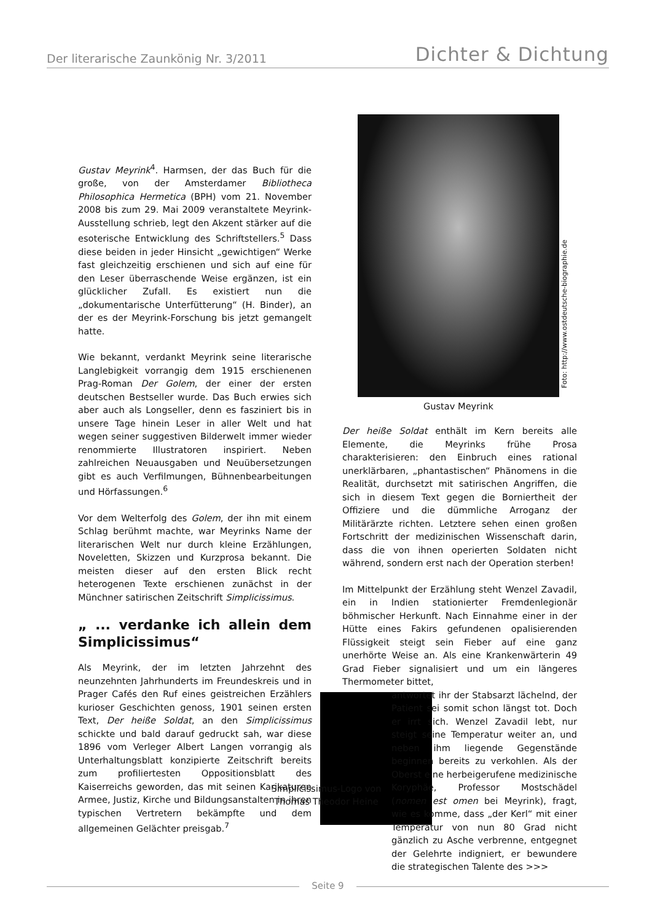Der literarische Zaunkönig Nr. 3/2011
Dichter & Dichtung
Gustav Meyrink<sup>4</sup>. Harmsen, der das Buch für die große, von der Amsterdamer Bibliotheca Philosophica Hermetica (BPH) vom 21. November 2008 bis zum 29. Mai 2009 veranstaltete Meyrink-Ausstellung schrieb, legt den Akzent stärker auf die esoterische Entwicklung des Schriftstellers.<sup>5</sup> Dass diese beiden in jeder Hinsicht „gewichtigen“ Werke fast gleichzeitig erschienen und sich auf eine für den Leser überraschende Weise ergänzen, ist ein glücklicher Zufall. Es existiert nun die „dokumentarische Unterfütterung“ (H. Binder), an der es der Meyrink-Forschung bis jetzt gemangelt hatte.
Wie bekannt, verdankt Meyrink seine literarische Langlebigkeit vorrangig dem 1915 erschienenen Prag-Roman Der Golem, der einer der ersten deutschen Bestseller wurde. Das Buch erwies sich aber auch als Longseller, denn es fasziniert bis in unsere Tage hinein Leser in aller Welt und hat wegen seiner suggestiven Bilderwelt immer wieder renommierte Illustratoren inspiriert. Neben zahlreichen Neuausgaben und Neuübersetzungen gibt es auch Verfilmungen, Bühnenbearbeitungen und Hörfassungen.<sup>6</sup>
Vor dem Welterfolg des Golem, der ihn mit einem Schlag berühmt machte, war Meyrinks Name der literarischen Welt nur durch kleine Erzählungen, Noveletten, Skizzen und Kurzprosa bekannt. Die meisten dieser auf den ersten Blick recht heterogenen Texte erschienen zunächst in der Münchner satirischen Zeitschrift Simplicissimus.
„ ... verdanke ich allein dem Simplicissimus“
Als Meyrink, der im letzten Jahrzehnt des neunzehnten Jahrhunderts im Freundeskreis und in Prager Cafés den Ruf eines geistreichen Erzählers kurioser Geschichten genoss, 1901 seinen ersten Text, Der heiße Soldat, an den Simplicissimus schickte und bald darauf gedruckt sah, war diese 1896 vom Verleger Albert Langen vorrangig als Unterhaltungsblatt konzipierte Zeitschrift bereits zum profiliertesten Oppositionsblatt des Kaiserreichs geworden, das mit seinen Karikaturen Armee, Justiz, Kirche und Bildungsanstalten in ihren typischen Vertretern bekämpfte und dem allgemeinen Gelächter preisgab.<sup>7</sup>
Foto: http://www.ostdeutsche-biographie.de
Gustav Meyrink
Der heiße Soldat enthält im Kern bereits alle Elemente, die Meyrinks frühe Prosa charakterisieren: den Einbruch eines rational unerklärbaren, „phantastischen“ Phänomens in die Realität, durchsetzt mit satirischen Angriffen, die sich in diesem Text gegen die Borniertheit der Offiziere und die dümmliche Arroganz der Militärärzte richten. Letztere sehen einen großen Fortschritt der medizinischen Wissenschaft darin, dass die von ihnen operierten Soldaten nicht während, sondern erst nach der Operation sterben!
Im Mittelpunkt der Erzählung steht Wenzel Zavadil, ein in Indien stationierter Fremdenlegionär böhmischer Herkunft. Nach Einnahme einer in der Hütte eines Fakirs gefundenen opalisierenden Flüssigkeit steigt sein Fieber auf eine ganz unerhörte Weise an. Als eine Krankenwärterin 49 Grad Fieber signalisiert und um ein längeres Thermometer bittet,
antwortet ihr der Stabsarzt lächelnd, der Patient sei somit schon längst tot. Doch er irrt sich. Wenzel Zavadil lebt, nur steigt seine Temperatur weiter an, und neben ihm liegende Gegenstände beginnen bereits zu verkohlen. Als der Oberst eine herbeigerufene medizinische Koryphäe, Professor Mostschädel (nomen est omen bei Meyrink), fragt, wie es komme, dass „der Kerl“ mit einer Temperatur von nun 80 Grad nicht gänzlich zu Asche verbrenne, entgegnet der Gelehrte indigniert, er bewundere die strategischen Talente des >>>
Simplicissimus-Logo von Thomas Theodor Heine
Seite 9